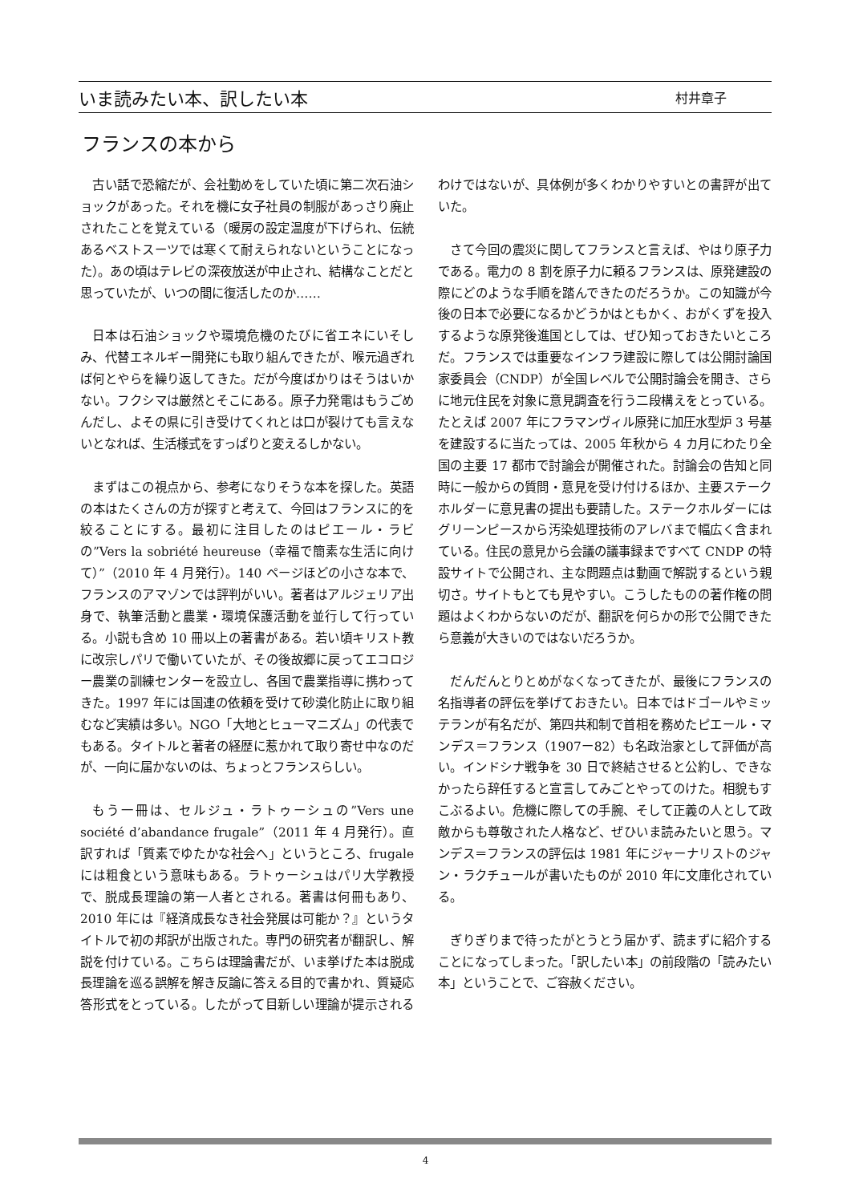いま読みたい本、訳したい本 村井章子
フランスの本から
古い話で恐縮だが、会社勤めをしていた頃に第二次石油ショックがあった。それを機に女子社員の制服があっさり廃止されたことを覚えている（暖房の設定温度が下げられ、伝統あるベストスーツでは寒くて耐えられないということになった）。あの頃はテレビの深夜放送が中止され、結構なことだと思っていたが、いつの間に復活したのか……
日本は石油ショックや環境危機のたびに省エネにいそしみ、代替エネルギー開発にも取り組んできたが、喉元過ぎれば何とやらを繰り返してきた。だが今度ばかりはそうはいかない。フクシマは厳然とそこにある。原子力発電はもうごめんだし、よその県に引き受けてくれとは口が裂けても言えないとなれば、生活様式をすっぱりと変えるしかない。
まずはこの視点から、参考になりそうな本を探した。英語の本はたくさんの方が探すと考えて、今回はフランスに的を絞ることにする。最初に注目したのはピエール・ラビの”Vers la sobriété heureuse（幸福で簡素な生活に向けて）”（2010 年 4 月発行）。140 ページほどの小さな本で、フランスのアマゾンでは評判がいい。著者はアルジェリア出身で、執筆活動と農業・環境保護活動を並行して行っている。小説も含め 10 冊以上の著書がある。若い頃キリスト教に改宗しパリで働いていたが、その後故郷に戻ってエコロジー農業の訓練センターを設立し、各国で農業指導に携わってきた。1997 年には国連の依頼を受けて砂漠化防止に取り組むなど実績は多い。NGO「大地とヒューマニズム」の代表でもある。タイトルと著者の経歴に惹かれて取り寄せ中なのだが、一向に届かないのは、ちょっとフランスらしい。
もう一冊は、セルジュ・ラトゥーシュの”Vers une société d’abandance frugale”（2011 年 4 月発行）。直訳すれば「質素でゆたかな社会へ」というところ、frugale には粗食という意味もある。ラトゥーシュはパリ大学教授で、脱成長理論の第一人者とされる。著書は何冊もあり、2010 年には『経済成長なき社会発展は可能か？』というタイトルで初の邦訳が出版された。専門の研究者が翻訳し、解説を付けている。こちらは理論書だが、いま挙げた本は脱成長理論を巡る誤解を解き反論に答える目的で書かれ、質疑応答形式をとっている。したがって目新しい理論が提示されるわけではないが、具体例が多くわかりやすいとの書評が出ていた。
さて今回の震災に関してフランスと言えば、やはり原子力である。電力の 8 割を原子力に頼るフランスは、原発建設の際にどのような手順を踏んできたのだろうか。この知識が今後の日本で必要になるかどうかはともかく、おがくずを投入するような原発後進国としては、ぜひ知っておきたいところだ。フランスでは重要なインフラ建設に際しては公開討論国家委員会（CNDP）が全国レベルで公開討論会を開き、さらに地元住民を対象に意見調査を行う二段構えをとっている。たとえば 2007 年にフラマンヴィル原発に加圧水型炉 3 号基を建設するに当たっては、2005 年秋から 4 カ月にわたり全国の主要 17 都市で討論会が開催された。討論会の告知と同時に一般からの質問・意見を受け付けるほか、主要ステークホルダーに意見書の提出も要請した。ステークホルダーにはグリーンピースから汚染処理技術のアレバまで幅広く含まれている。住民の意見から会議の議事録まですべて CNDP の特設サイトで公開され、主な問題点は動画で解説するという親切さ。サイトもとても見やすい。こうしたものの著作権の問題はよくわからないのだが、翻訳を何らかの形で公開できたら意義が大きいのではないだろうか。
だんだんとりとめがなくなってきたが、最後にフランスの名指導者の評伝を挙げておきたい。日本ではドゴールやミッテランが有名だが、第四共和制で首相を務めたピエール・マンデス＝フランス（1907ー82）も名政治家として評価が高い。インドシナ戦争を 30 日で終結させると公約し、できなかったら辞任すると宣言してみごとやってのけた。相貌もすこぶるよい。危機に際しての手腕、そして正義の人として政敵からも尊敬された人格など、ぜひいま読みたいと思う。マンデス＝フランスの評伝は 1981 年にジャーナリストのジャン・ラクチュールが書いたものが 2010 年に文庫化されている。
ぎりぎりまで待ったがとうとう届かず、読まずに紹介することになってしまった。「訳したい本」の前段階の「読みたい本」ということで、ご容赦ください。
4